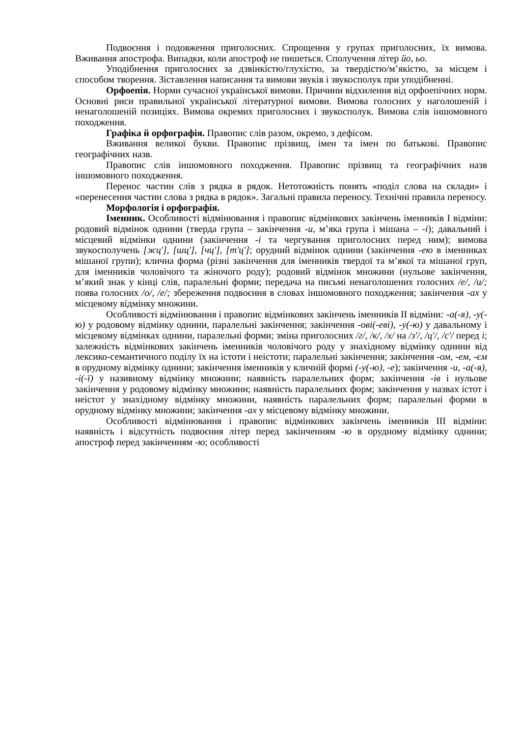Подвоєння і подовження приголосних. Спрощення у групах приголосних, їх вимова. Вживання апострофа. Випадки, коли апостроф не пишеться. Сполучення літер йо, ьо.
Уподібнення приголосних за дзвінкістю/глухістю, за твердістю/м’якістю, за місцем і способом творення. Зіставлення написання та вимови звуків і звукосполук при уподібненні.
Орфоепія. Норми сучасної української вимови. Причини відхилення від орфоепічних норм. Основні риси правильної української літературної вимови. Вимова голосних у наголошеній і ненаголошеній позиціях. Вимова окремих приголосних і звукосполук. Вимова слів іншомовного походження.
Графіка й орфографія. Правопис слів разом, окремо, з дефісом.
Вживання великої букви. Правопис прізвищ, імен та імен по батькові. Правопис географічних назв.
Правопис слів іншомовного походження. Правопис прізвищ та географічних назв іншомовного походження.
Перенос частин слів з рядка в рядок. Нетотожність понять «поділ слова на склади» і «перенесення частин слова з рядка в рядок». Загальні правила переносу. Технічні правила переносу.
Морфологія і орфографія.
Іменник. Особливості відмінювання і правопис відмінкових закінчень іменників І відміни: родовий відмінок однини (тверда група – закінчення -и, м’яка група і мішана – -і); давальний і місцевий відмінки однини (закінчення -і та чергування приголосних перед ним); вимова звукосполучень [жц'], [шц'], [чц'], [т'ц']; орудний відмінок однини (закінчення -ею в іменниках мішаної групи); клична форма (різні закінчення для іменників твердої та м’якої та мішаної груп, для іменників чоловічого та жіночого роду); родовий відмінок множини (нульове закінчення, м’який знак у кінці слів, паралельні форми; передача на письмі ненаголошених голосних /е/, /и/; поява голосних /о/, /е/; збереження подвоєння в словах іншомовного походження; закінчення -ах у місцевому відмінку множини.
Особливості відмінювання і правопис відмінкових закінчень іменників ІІ відміни: -а(-я), -у(-ю) у родовому відмінку однини, паралельні закінчення; закінчення -ові(-еві), -у(-ю) у давальному і місцевому відмінках однини, паралельні форми; зміна приголосних /г/, /к/, /х/ на /з'/, /ц'/, /с'/ перед і; залежність відмінкових закінчень іменників чоловічого роду у знахідному відмінку однини від лексико-семантичного поділу їх на істоти і неістоти; паралельні закінчення; закінчення -ом, -ем, -єм в орудному відмінку однини; закінчення іменників у кличній формі (-у(-ю), -е); закінчення -и, -а(-я), -і(-ї) у називному відмінку множини; наявність паралельних форм; закінчення -ів і нульове закінчення у родовому відмінку множини; наявність паралельних форм; закінчення у назвах істот і неістот у знахідному відмінку множини, наявність паралельних форм; паралельні форми в орудному відмінку множини; закінчення -ах у місцевому відмінку множини.
Особливості відмінювання і правопис відмінкових закінчень іменників ІІІ відміни: наявність і відсутність подвоєння літер перед закінченням -ю в орудному відмінку однини; апостроф перед закінченням -ю; особливості